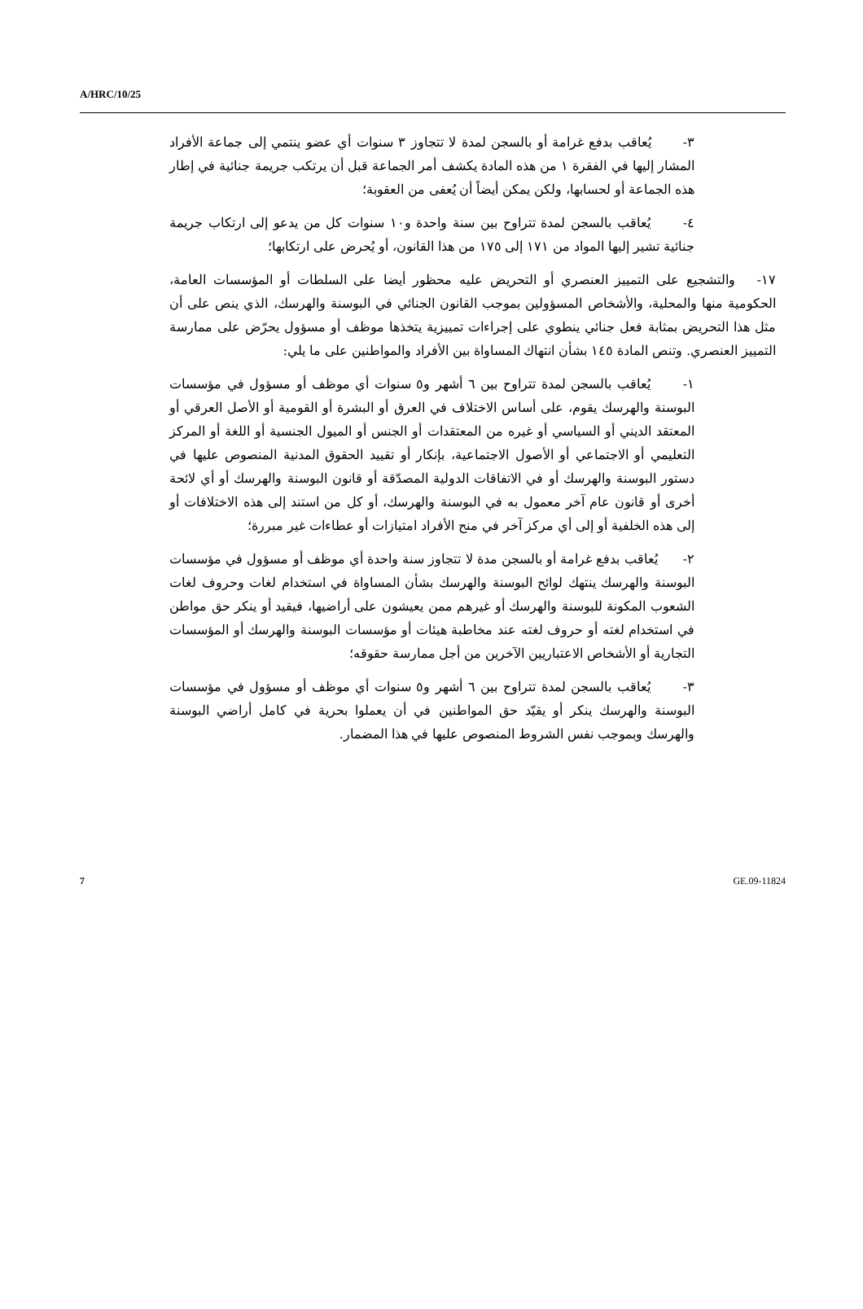A/HRC/10/25
٣- يُعاقب بدفع غرامة أو بالسجن لمدة لا تتجاوز ٣ سنوات أي عضو ينتمي إلى جماعة الأفراد المشار إليها في الفقرة ١ من هذه المادة يكشف أمر الجماعة قبل أن يرتكب جريمة جنائية في إطار هذه الجماعة أو لحسابها، ولكن يمكن أيضاً أن يُعفى من العقوبة؛
٤- يُعاقب بالسجن لمدة تتراوح بين سنة واحدة و١٠ سنوات كل من يدعو إلى ارتكاب جريمة جنائية تشير إليها المواد من ١٧١ إلى ١٧٥ من هذا القانون، أو يُحرض على ارتكابها؛
١٧- والتشجيع على التمييز العنصري أو التحريض عليه محظور أيضا على السلطات أو المؤسسات العامة، الحكومية منها والمحلية، والأشخاص المسؤولين بموجب القانون الجنائي في البوسنة والهرسك، الذي ينص على أن مثل هذا التحريض بمثابة فعل جنائي ينطوي على إجراءات تمييزية يتخذها موظف أو مسؤول يحرّض على ممارسة التمييز العنصري. وتنص المادة ١٤٥ بشأن انتهاك المساواة بين الأفراد والمواطنين على ما يلي:
١- يُعاقب بالسجن لمدة تتراوح بين ٦ أشهر و٥ سنوات أي موظف أو مسؤول في مؤسسات البوسنة والهرسك يقوم، على أساس الاختلاف في العرق أو البشرة أو القومية أو الأصل العرقي أو المعتقد الديني أو السياسي أو غيره من المعتقدات أو الجنس أو الميول الجنسية أو اللغة أو المركز التعليمي أو الاجتماعي أو الأصول الاجتماعية، بإنكار أو تقييد الحقوق المدنية المنصوص عليها في دستور البوسنة والهرسك أو في الاتفاقات الدولية المصدّقة أو قانون البوسنة والهرسك أو أي لائحة أخرى أو قانون عام آخر معمول به في البوسنة والهرسك، أو كل من استند إلى هذه الاختلافات أو إلى هذه الخلفية أو إلى أي مركز آخر في منح الأفراد امتيازات أو عطاءات غير مبررة؛
٢- يُعاقب بدفع غرامة أو بالسجن مدة لا تتجاوز سنة واحدة أي موظف أو مسؤول في مؤسسات البوسنة والهرسك ينتهك لوائح البوسنة والهرسك بشأن المساواة في استخدام لغات وحروف لغات الشعوب المكونة للبوسنة والهرسك أو غيرهم ممن يعيشون على أراضيها، فيقيد أو ينكر حق مواطن في استخدام لغته أو حروف لغته عند مخاطبة هيئات أو مؤسسات البوسنة والهرسك أو المؤسسات التجارية أو الأشخاص الاعتباريين الآخرين من أجل ممارسة حقوقه؛
٣- يُعاقب بالسجن لمدة تتراوح بين ٦ أشهر و٥ سنوات أي موظف أو مسؤول في مؤسسات البوسنة والهرسك ينكر أو يقيّد حق المواطنين في أن يعملوا بحرية في كامل أراضي البوسنة والهرسك وبموجب نفس الشروط المنصوص عليها في هذا المضمار.
7 GE.09-11824